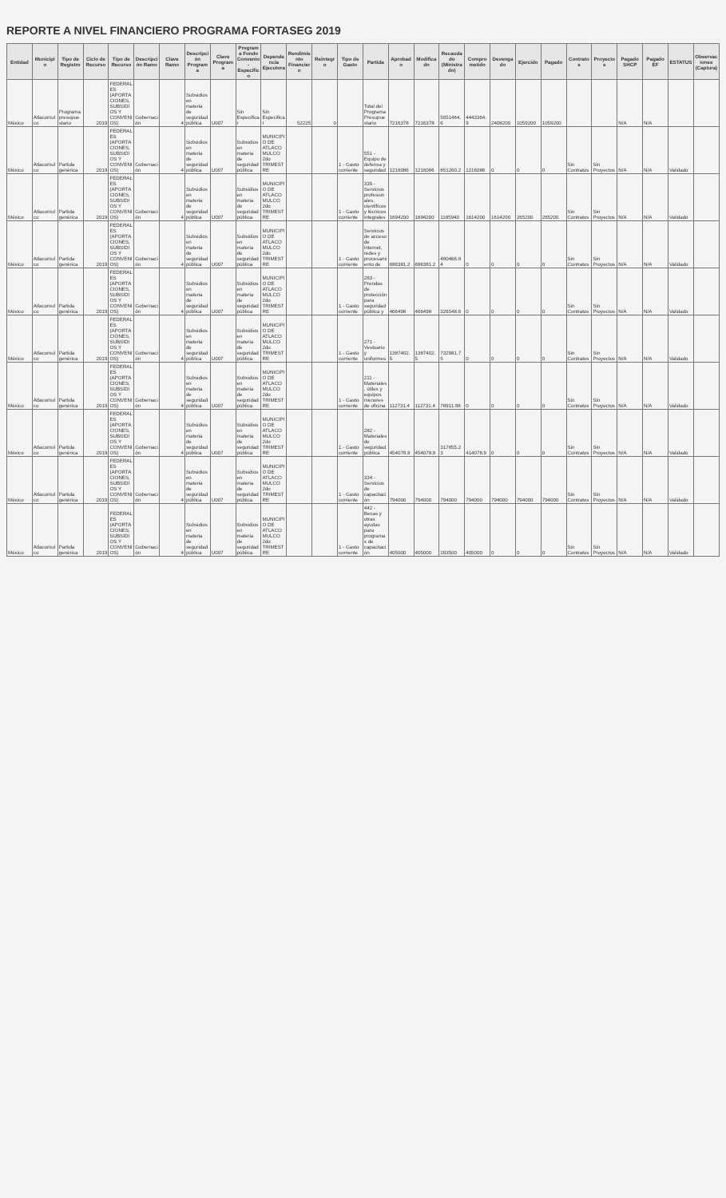REPORTE A NIVEL FINANCIERO PROGRAMA FORTASEG 2019
| Entidad | Municipio | Tipo de Registro | Ciclo de Recurso | Tipo de Recurso | Descripción Ramo | Clave Ramo | Descripción Programa | Clave Programa | Programa Fondo Convenio - Específico | Dependencia Ejecutora | Rendimiento Financiero | Reintegro | Tipo de Gasto | Partida | Aprobado | Modificado | Recaudado (Ministrado) | Comprometido | Devengado | Ejercido | Pagado | Contratos | Proyectos | Pagado SHCP | Pagado EF | ESTATUS | Observaciones (Captura) |
| --- | --- | --- | --- | --- | --- | --- | --- | --- | --- | --- | --- | --- | --- | --- | --- | --- | --- | --- | --- | --- | --- | --- | --- | --- | --- | --- | --- |
| México | Atlacomulco | Programa presupuestario | 2019 | FEDERALES (APORTACIONES, SUBSIDIOS Y CONVENIOS) | Gobernación | 4 | Subsidios en materia de seguridad pública | U007 | Sin Especificar | Sin Especificar | 52225 | 0 | | Total del Programa Presupuestario | 7216378 | 7216378 | 5051464.6 | 4443364.9 | 2408200 | 1059200 | 1059200 | | | N/A | N/A | | |
| México | Atlacomulco | Partida genérica | 2019 | FEDERALES (APORTACIONES, SUBSIDIOS Y CONVENIOS) | Gobernación | 4 | Subsidios en materia de seguridad pública | U007 | Subsidios en materia de seguridad pública | MUNICIPIO DE ATLACOMULCO 2do TRIMESTRE | | | 1 - Gasto corriente | 551 - Equipo de defensa y seguridad | 1216086 | 1216086 | 851260.2 | 1216086 | 0 | 0 | 0 | Sin Contratos | Sin Proyectos | N/A | N/A | Validado | |
| México | Atlacomulco | Partida genérica | 2019 | FEDERALES (APORTACIONES, SUBSIDIOS Y CONVENIOS) | Gobernación | 4 | Subsidios en materia de seguridad pública | U007 | Subsidios en materia de seguridad pública | MUNICIPIO DE ATLACOMULCO 2do TRIMESTRE | | | 1 - Gasto corriente | 339 - Servicios profesionales, científicos y técnicos integrales | 1694200 | 1694200 | 1185940 | 1614200 | 1614200 | 265200 | 265200 | Sin Contratos | Sin Proyectos | N/A | N/A | Validado | |
| México | Atlacomulco | Partida genérica | 2019 | FEDERALES (APORTACIONES, SUBSIDIOS Y CONVENIOS) | Gobernación | 4 | Subsidios en materia de seguridad pública | U007 | Subsidios en materia de seguridad pública | MUNICIPIO DE ATLACOMULCO 2do TRIMESTRE | | | 1 - Gasto corriente | Servicios de acceso de Internet, redes y procesamiento de | 686381.2 | 686381.2 | 480466.84 | 0 | 0 | 0 | 0 | Sin Contratos | Sin Proyectos | N/A | N/A | Validado | |
| México | Atlacomulco | Partida genérica | 2019 | FEDERALES (APORTACIONES, SUBSIDIOS Y CONVENIOS) | Gobernación | 4 | Subsidios en materia de seguridad pública | U007 | Subsidios en materia de seguridad pública | MUNICIPIO DE ATLACOMULCO 2do TRIMESTRE | | | 1 - Gasto corriente | 283 - Prendas de protección para seguridad pública y | 466498 | 466498 | 326548.6 | 0 | 0 | 0 | 0 | Sin Contratos | Sin Proyectos | N/A | N/A | Validado | |
| México | Atlacomulco | Partida genérica | 2019 | FEDERALES (APORTACIONES, SUBSIDIOS Y CONVENIOS) | Gobernación | 4 | Subsidios en materia de seguridad pública | U007 | Subsidios en materia de seguridad pública | MUNICIPIO DE ATLACOMULCO 2do TRIMESTRE | | | 1 - Gasto corriente | 271 - Vestuario y uniformes | 1387402.5 | 1387402.5 | 732981.75 | 0 | 0 | 0 | 0 | Sin Contratos | Sin Proyectos | N/A | N/A | Validado | |
| México | Atlacomulco | Partida genérica | 2019 | FEDERALES (APORTACIONES, SUBSIDIOS Y CONVENIOS) | Gobernación | 4 | Subsidios en materia de seguridad pública | U007 | Subsidios en materia de seguridad pública | MUNICIPIO DE ATLACOMULCO 2do TRIMESTRE | | | 1 - Gasto corriente | 211 - Materiales, útiles y equipos menores de oficina | 112731.4 | 112731.4 | 78911.98 | 0 | 0 | 0 | 0 | Sin Contratos | Sin Proyectos | N/A | N/A | Validado | |
| México | Atlacomulco | Partida genérica | 2019 | FEDERALES (APORTACIONES, SUBSIDIOS Y CONVENIOS) | Gobernación | 4 | Subsidios en materia de seguridad pública | U007 | Subsidios en materia de seguridad pública | MUNICIPIO DE ATLACOMULCO 2do TRIMESTRE | | | 1 - Gasto corriente | 282 - Materiales de seguridad pública | 454078.9 | 454078.9 | 317855.23 | 414078.9 | 0 | 0 | 0 | Sin Contratos | Sin Proyectos | N/A | N/A | Validado | |
| México | Atlacomulco | Partida genérica | 2019 | FEDERALES (APORTACIONES, SUBSIDIOS Y CONVENIOS) | Gobernación | 4 | Subsidios en materia de seguridad pública | U007 | Subsidios en materia de seguridad pública | MUNICIPIO DE ATLACOMULCO 2do TRIMESTRE | | | 1 - Gasto corriente | 334 - Servicios de capacitación | 794000 | 794000 | 794000 | 794000 | 794000 | 794000 | 794000 | Sin Contratos | Sin Proyectos | N/A | N/A | Validado | |
| México | Atlacomulco | Partida genérica | 2019 | FEDERALES (APORTACIONES, SUBSIDIOS Y CONVENIOS) | Gobernación | 4 | Subsidios en materia de seguridad pública | U007 | Subsidios en materia de seguridad pública | MUNICIPIO DE ATLACOMULCO 2do TRIMESTRE | | | 1 - Gasto corriente | 442 - Becas y otras ayudas para programas de capacitación | 405000 | 405000 | 283500 | 405000 | 0 | 0 | 0 | Sin Contratos | Sin Proyectos | N/A | N/A | Validado | |